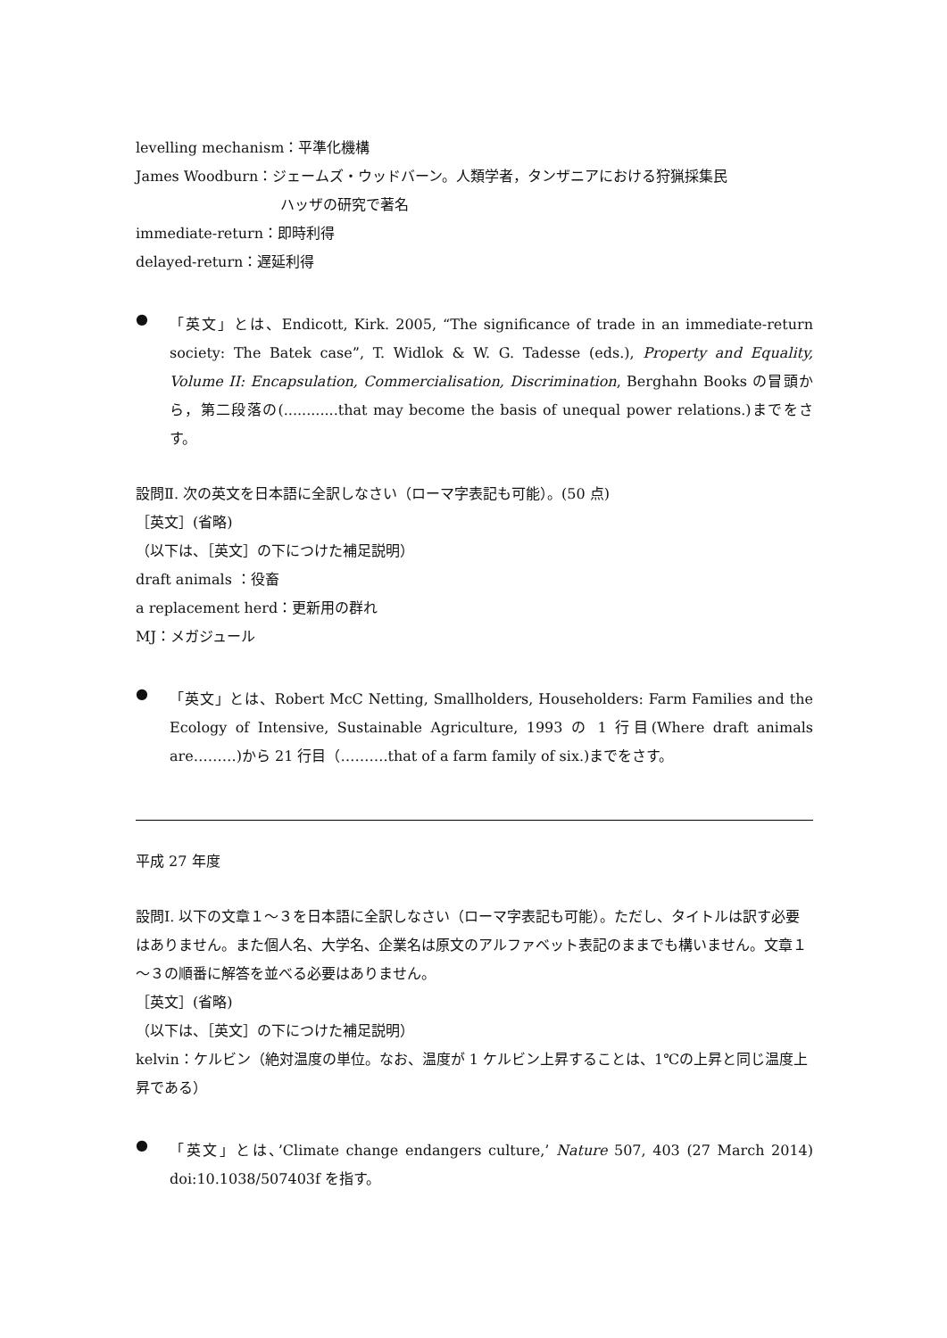levelling mechanism：平準化機構
James Woodburn：ジェームズ・ウッドバーン。人類学者，タンザニアにおける狩猟採集民
ハッザの研究で著名
immediate-return：即時利得
delayed-return：遅延利得
● 「英文」とは、Endicott, Kirk. 2005, “The significance of trade in an immediate-return society: The Batek case”, T. Widlok & W. G. Tadesse (eds.), Property and Equality, Volume II: Encapsulation, Commercialisation, Discrimination, Berghahn Books の冒頭から，第二段落の(............that may become the basis of unequal power relations.)までをさす。
設問Ⅱ. 次の英文を日本語に全訳しなさい（ローマ字表記も可能）。(50 点)
［英文］(省略)
（以下は、［英文］の下につけた補足説明）
draft animals ：役畜
a replacement herd：更新用の群れ
MJ：メガジュール
● 「英文」とは、Robert McC Netting, Smallholders, Householders: Farm Families and the Ecology of Intensive, Sustainable Agriculture, 1993 の 1 行目(Where draft animals are………)から 21 行目（……….that of a farm family of six.)までをさす。
平成 27 年度
設問Ⅰ. 以下の文章１～３を日本語に全訳しなさい（ローマ字表記も可能）。ただし、タイトルは訳す必要はありません。また個人名、大学名、企業名は原文のアルファベット表記のままでも構いません。文章１～３の順番に解答を並べる必要はありません。
［英文］(省略)
（以下は、［英文］の下につけた補足説明）
kelvin：ケルビン（絶対温度の単位。なお、温度が 1 ケルビン上昇することは、1℃の上昇と同じ温度上昇である）
● 「英文」とは、’Climate change endangers culture,’ Nature 507, 403 (27 March 2014) doi:10.1038/507403f を指す。